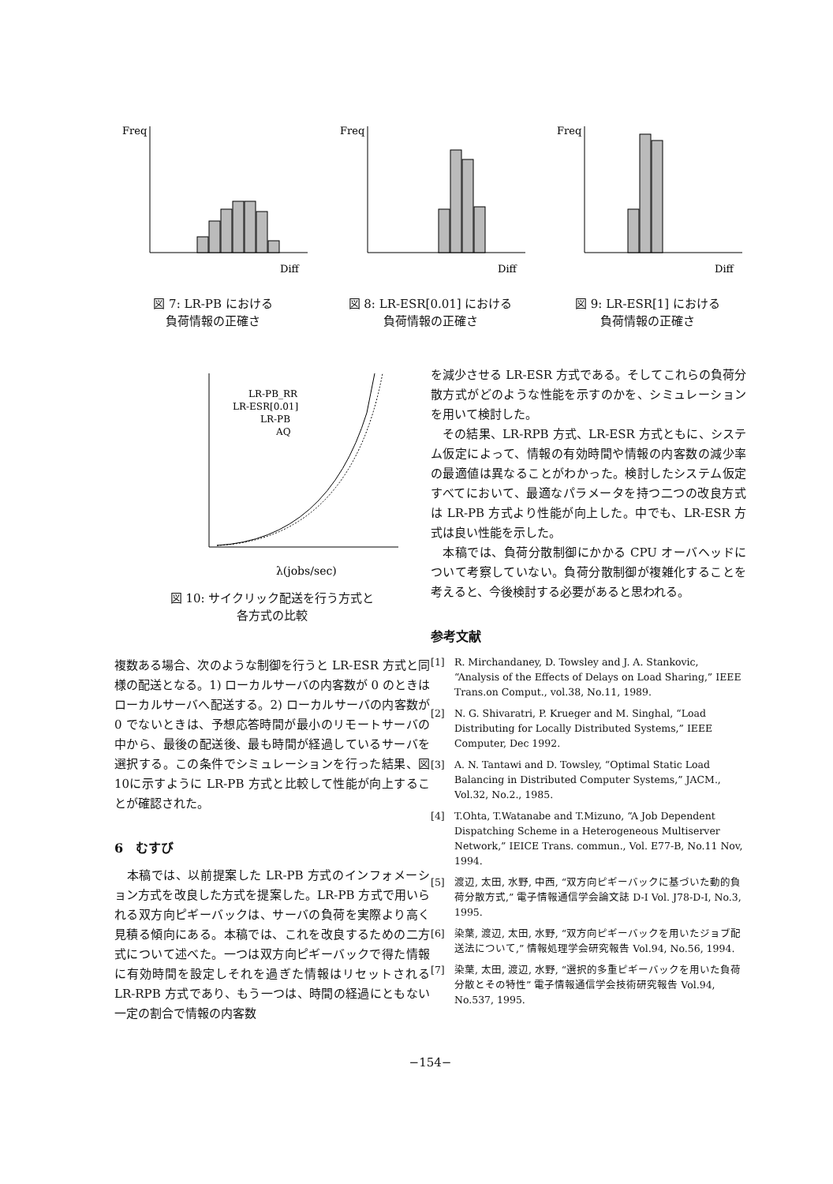Freq
Diff
図 7: LR-PB における
負荷情報の正確さ
Freq
Diff
図 8: LR-ESR[0.01] における
負荷情報の正確さ
Freq
Diff
図 9: LR-ESR[1] における
負荷情報の正確さ
LR-PB_RR
LR-ESR[0.01]
LR-PB
AQ
λ(jobs/sec)
図 10: サイクリック配送を行う方式と
各方式の比較
複数ある場合、次のような制御を行うと LR-ESR 方式と同様の配送となる。1) ローカルサーバの内客数が 0 のときはローカルサーバへ配送する。2) ローカルサーバの内客数が 0 でないときは、予想応答時間が最小のリモートサーバの中から、最後の配送後、最も時間が経過しているサーバを選択する。この条件でシミュレーションを行った結果、図 10に示すように LR-PB 方式と比較して性能が向上することが確認された。
6　むすび
　本稿では、以前提案した LR-PB 方式のインフォメーション方式を改良した方式を提案した。LR-PB 方式で用いられる双方向ピギーバックは、サーバの負荷を実際より高く見積る傾向にある。本稿では、これを改良するための二方式について述べた。一つは双方向ピギーバックで得た情報に有効時間を設定しそれを過ぎた情報はリセットされる LR-RPB 方式であり、もう一つは、時間の経過にともない一定の割合で情報の内客数
を減少させる LR-ESR 方式である。そしてこれらの負荷分散方式がどのような性能を示すのかを、シミュレーションを用いて検討した。
　その結果、LR-RPB 方式、LR-ESR 方式ともに、システム仮定によって、情報の有効時間や情報の内客数の減少率の最適値は異なることがわかった。検討したシステム仮定すべてにおいて、最適なパラメータを持つ二つの改良方式は LR-PB 方式より性能が向上した。中でも、LR-ESR 方式は良い性能を示した。
　本稿では、負荷分散制御にかかる CPU オーバヘッドについて考察していない。負荷分散制御が複雑化することを考えると、今後検討する必要があると思われる。
参考文献
[1] R. Mirchandaney, D. Towsley and J. A. Stankovic, “Analysis of the Effects of Delays on Load Sharing,” IEEE Trans.on Comput., vol.38, No.11, 1989.
[2] N. G. Shivaratri, P. Krueger and M. Singhal, “Load Distributing for Locally Distributed Systems,” IEEE Computer, Dec 1992.
[3] A. N. Tantawi and D. Towsley, “Optimal Static Load Balancing in Distributed Computer Systems,” JACM., Vol.32, No.2., 1985.
[4] T.Ohta, T.Watanabe and T.Mizuno, “A Job Dependent Dispatching Scheme in a Heterogeneous Multiserver Network,” IEICE Trans. commun., Vol. E77-B, No.11 Nov, 1994.
[5] 渡辺, 太田, 水野, 中西, “双方向ピギーバックに基づいた動的負荷分散方式,” 電子情報通信学会論文誌 D-I Vol. J78-D-I, No.3, 1995.
[6] 染葉, 渡辺, 太田, 水野, “双方向ピギーバックを用いたジョブ配送法について,” 情報処理学会研究報告 Vol.94, No.56, 1994.
[7] 染葉, 太田, 渡辺, 水野, “選択的多重ピギーバックを用いた負荷分散とその特性” 電子情報通信学会技術研究報告 Vol.94, No.537, 1995.
−154−